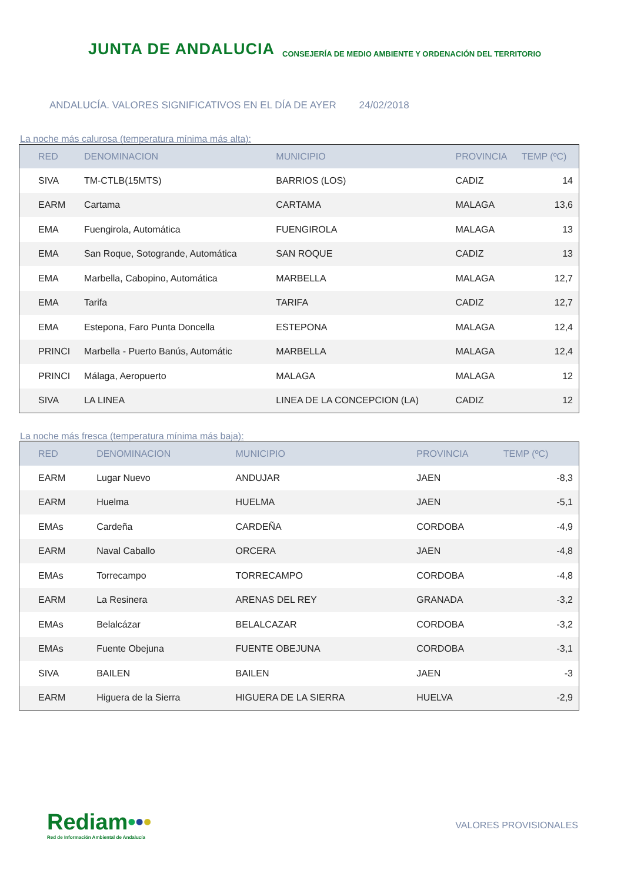JUNTA DE ANDALUCIA
CONSEJERÍA DE MEDIO AMBIENTE Y ORDENACIÓN DEL TERRITORIO
ANDALUCÍA. VALORES SIGNIFICATIVOS EN EL DÍA DE AYER 24/02/2018
La noche más calurosa (temperatura mínima más alta):
| RED | DENOMINACION | MUNICIPIO | PROVINCIA | TEMP (ºC) |
| --- | --- | --- | --- | --- |
| SIVA | TM-CTLB(15MTS) | BARRIOS (LOS) | CADIZ | 14 |
| EARM | Cartama | CARTAMA | MALAGA | 13,6 |
| EMA | Fuengirola, Automática | FUENGIROLA | MALAGA | 13 |
| EMA | San Roque, Sotogrande, Automática | SAN ROQUE | CADIZ | 13 |
| EMA | Marbella, Cabopino, Automática | MARBELLA | MALAGA | 12,7 |
| EMA | Tarifa | TARIFA | CADIZ | 12,7 |
| EMA | Estepona, Faro Punta Doncella | ESTEPONA | MALAGA | 12,4 |
| PRINCI | Marbella - Puerto Banús, Automátic | MARBELLA | MALAGA | 12,4 |
| PRINCI | Málaga, Aeropuerto | MALAGA | MALAGA | 12 |
| SIVA | LA LINEA | LINEA DE LA CONCEPCION (LA) | CADIZ | 12 |
La noche más fresca (temperatura mínima más baja):
| RED | DENOMINACION | MUNICIPIO | PROVINCIA | TEMP (ºC) |
| --- | --- | --- | --- | --- |
| EARM | Lugar Nuevo | ANDUJAR | JAEN | -8,3 |
| EARM | Huelma | HUELMA | JAEN | -5,1 |
| EMAs | Cardeña | CARDEÑA | CORDOBA | -4,9 |
| EARM | Naval Caballo | ORCERA | JAEN | -4,8 |
| EMAs | Torrecampo | TORRECAMPO | CORDOBA | -4,8 |
| EARM | La Resinera | ARENAS DEL REY | GRANADA | -3,2 |
| EMAs | Belalcázar | BELALCAZAR | CORDOBA | -3,2 |
| EMAs | Fuente Obejuna | FUENTE OBEJUNA | CORDOBA | -3,1 |
| SIVA | BAILEN | BAILEN | JAEN | -3 |
| EARM | Higuera de la Sierra | HIGUERA DE LA SIERRA | HUELVA | -2,9 |
Rediam•••
Red de Información Ambiental de Andalucía
VALORES PROVISIONALES